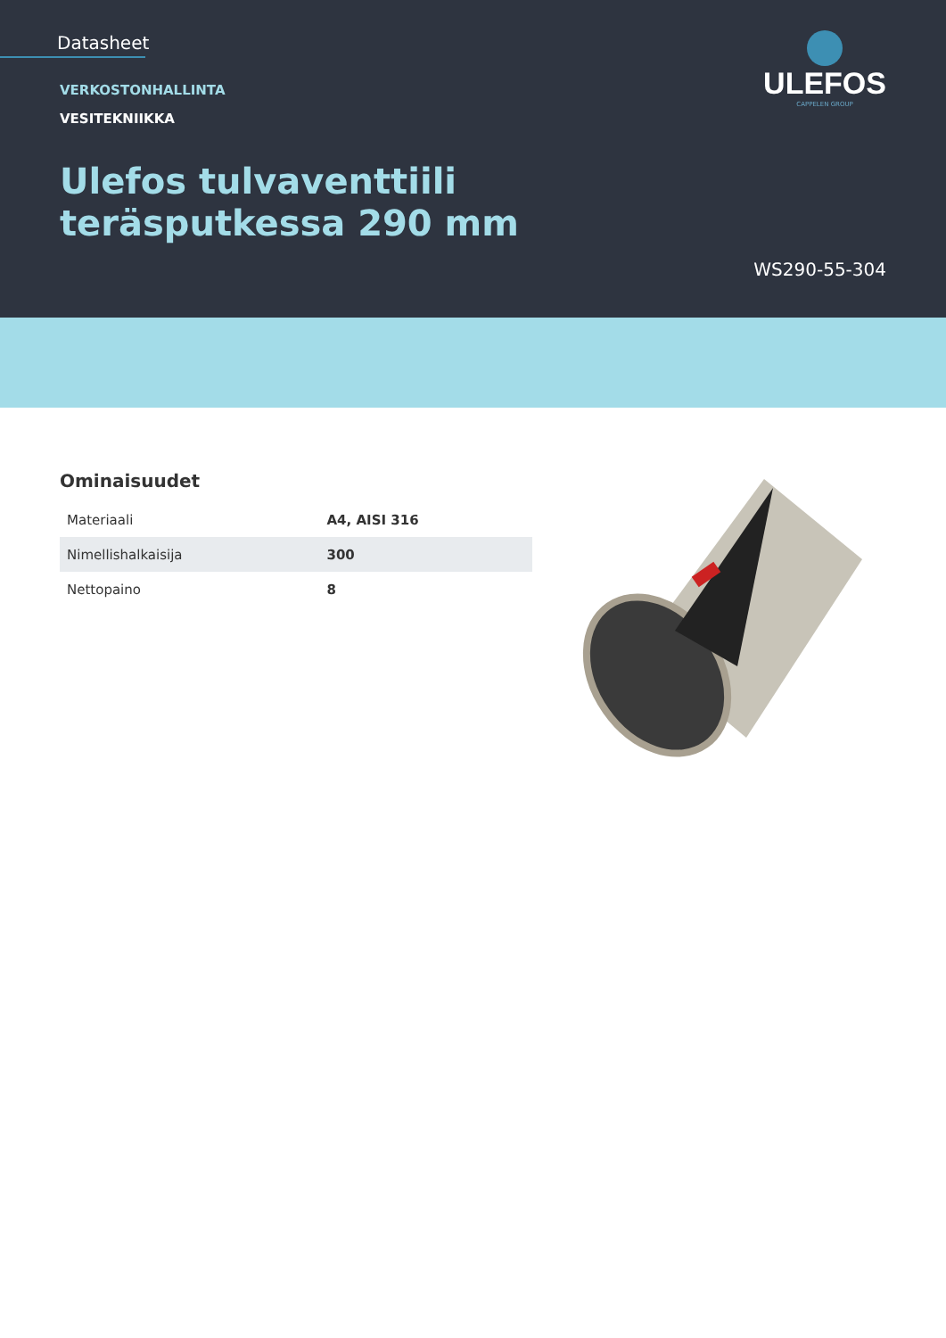Datasheet
ULEFOS
CAPPELEN GROUP
VERKOSTONHALLINTA
VESITEKNIIKKA
Ulefos tulvaventtiili
teräsputkessa 290 mm
WS290-55-304
Ominaisuudet
| Materiaali | A4, AISI 316 |
| Nimellishalkaisija | 300 |
| Nettopaino | 8 |